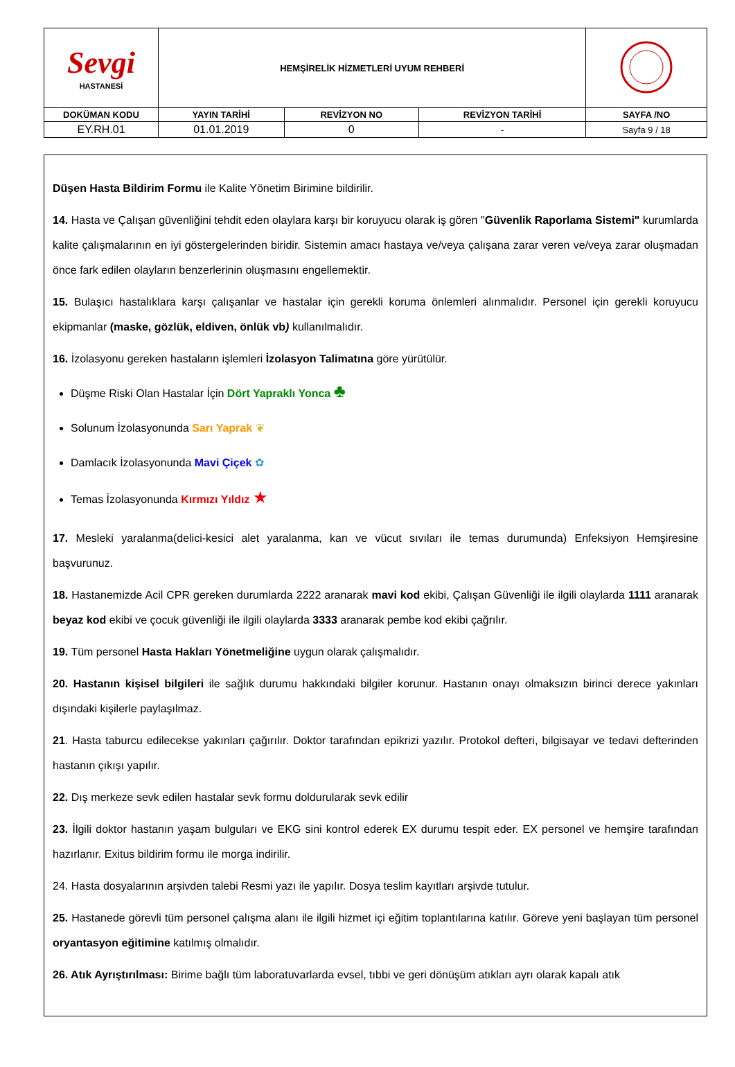| Sevgi HASTANESİ | HEMŞİRELİK HİZMETLERİ UYUM REHBERİ | | | |
| DOKÜMAN KODU | YAYIN TARİHİ | REVİZYON NO | REVİZYON TARİHİ | SAYFA /NO |
| EY.RH.01 | 01.01.2019 | 0 | - | Sayfa 9 / 18 |
Düşen Hasta Bildirim Formu ile Kalite Yönetim Birimine bildirilir.
14. Hasta ve Çalışan güvenliğini tehdit eden olaylara karşı bir koruyucu olarak iş gören "Güvenlik Raporlama Sistemi" kurumlarda kalite çalışmalarının en iyi göstergelerinden biridir. Sistemin amacı hastaya ve/veya çalışana zarar veren ve/veya zarar oluşmadan önce fark edilen olayların benzerlerinin oluşmasını engellemektir.
15. Bulaşıcı hastalıklara karşı çalışanlar ve hastalar için gerekli koruma önlemleri alınmalıdır. Personel için gerekli koruyucu ekipmanlar (maske, gözlük, eldiven, önlük vb) kullanılmalıdır.
16. İzolasyonu gereken hastaların işlemleri İzolasyon Talimatına göre yürütülür.
Düşme Riski Olan Hastalar İçin Dört Yapraklı Yonca ♣
Solunum İzolasyonunda Sarı Yaprak ❦
Damlacık İzolasyonunda Mavi Çiçek ✿
Temas İzolasyonunda Kırmızı Yıldız ★
17. Mesleki yaralanma(delici-kesici alet yaralanma, kan ve vücut sıvıları ile temas durumunda) Enfeksiyon Hemşiresine başvurunuz.
18. Hastanemizde Acil CPR gereken durumlarda 2222 aranarak mavi kod ekibi, Çalışan Güvenliği ile ilgili olaylarda 1111 aranarak beyaz kod ekibi ve çocuk güvenliği ile ilgili olaylarda 3333 aranarak pembe kod ekibi çağrılır.
19. Tüm personel Hasta Hakları Yönetmeliğine uygun olarak çalışmalıdır.
20. Hastanın kişisel bilgileri ile sağlık durumu hakkındaki bilgiler korunur. Hastanın onayı olmaksızın birinci derece yakınları dışındaki kişilerle paylaşılmaz.
21. Hasta taburcu edilecekse yakınları çağırılır. Doktor tarafından epikrizi yazılır. Protokol defteri, bilgisayar ve tedavi defterinden hastanın çıkışı yapılır.
22. Dış merkeze sevk edilen hastalar sevk formu doldurularak sevk edilir
23. İlgili doktor hastanın yaşam bulguları ve EKG sini kontrol ederek EX durumu tespit eder. EX personel ve hemşire tarafından hazırlanır. Exitus bildirim formu ile morga indirilir.
24. Hasta dosyalarının arşivden talebi Resmi yazı ile yapılır. Dosya teslim kayıtları arşivde tutulur.
25. Hastanede görevli tüm personel çalışma alanı ile ilgili hizmet içi eğitim toplantılarına katılır. Göreve yeni başlayan tüm personel oryantasyon eğitimine katılmış olmalıdır.
26. Atık Ayrıştırılması: Birime bağlı tüm laboratuvarlarda evsel, tıbbi ve geri dönüşüm atıkları ayrı olarak kapalı atık